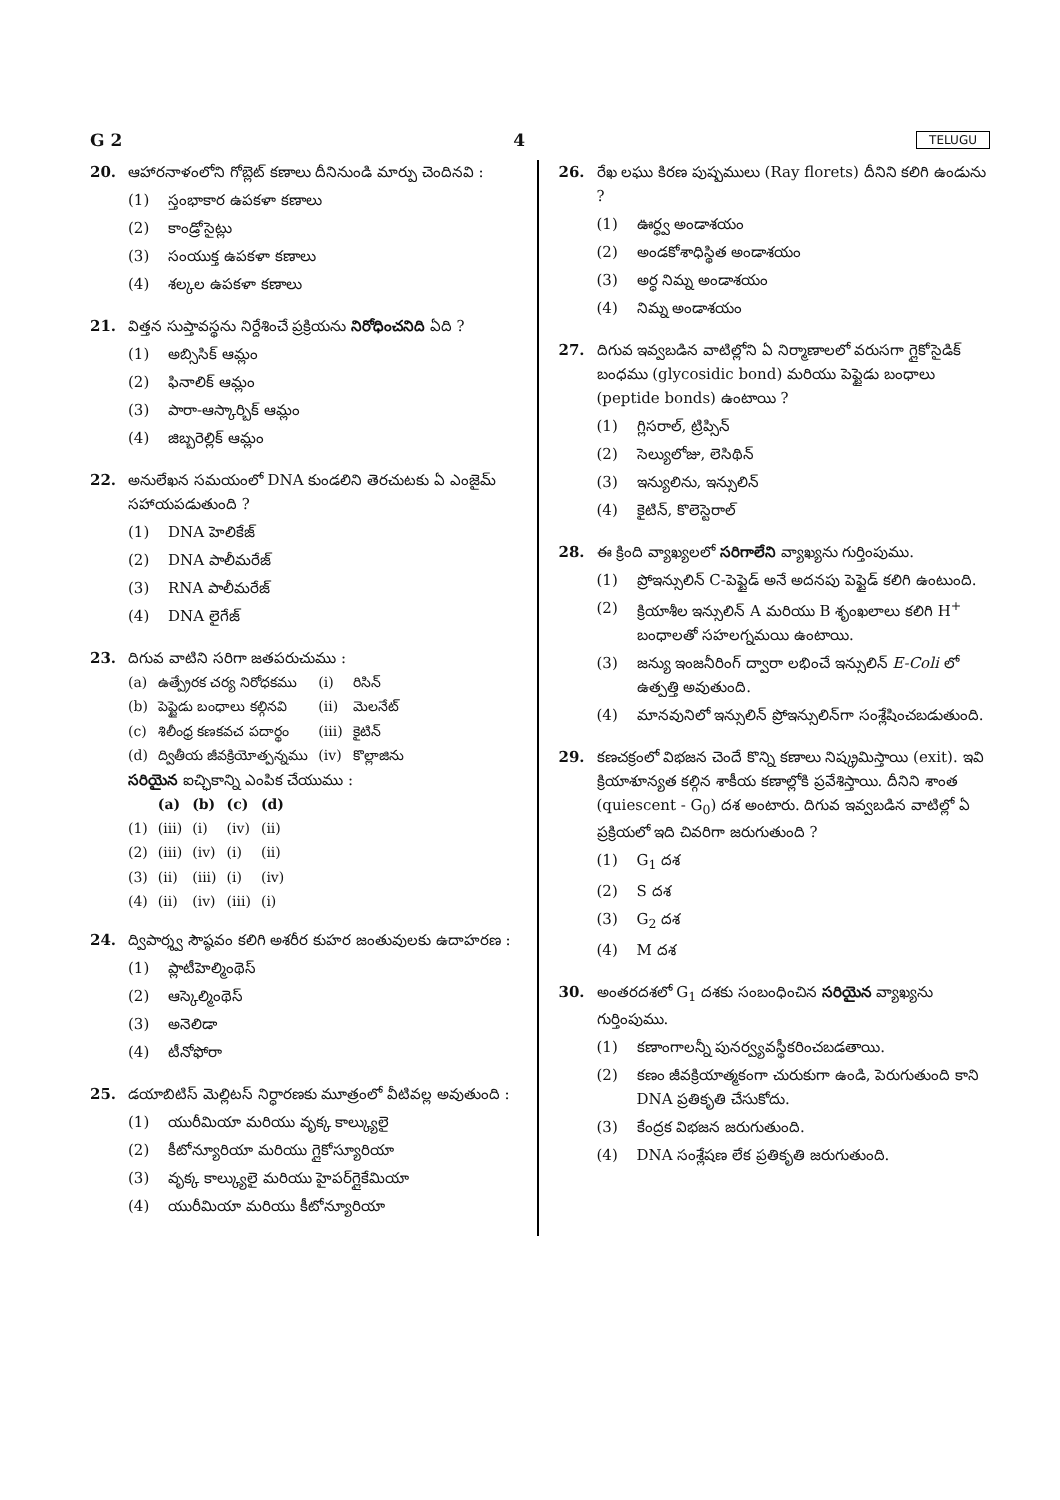G 2 4 TELUGU
20. ఆహారనాళంలోని గోబ్లెట్ కణాలు దీనినుండి మార్పు చెందినవి :
(1) స్తంభాకార ఉపకళా కణాలు
(2) కాండ్రోసైట్లు
(3) సంయుక్త ఉపకళా కణాలు
(4) శల్కల ఉపకళా కణాలు
21. విత్తన సుప్తావస్థను నిర్దేశించే ప్రక్రియను నిరోధించనిది ఏది ?
(1) అబ్సిసిక్ ఆమ్లం
(2) ఫినాలిక్ ఆమ్లం
(3) పారా-ఆస్కార్బిక్ ఆమ్లం
(4) జిబ్బరెల్లిక్ ఆమ్లం
22. అనులేఖన సమయంలో DNA కుండలిని తెరచుటకు ఏ ఎంజైమ్ సహాయపడుతుంది ?
(1) DNA హెలికేజ్
(2) DNA పాలీమరేజ్
(3) RNA పాలీమరేజ్
(4) DNA లైగేజ్
23. దిగువ వాటిని సరిగా జతపరుచుము :
| (a) | ఉత్ప్రేరక చర్య నిరోధకము | (i) | రిసిన్ |
| (b) | పెప్టైడు బంధాలు కల్గినవి | (ii) | మెలనేట్ |
| (c) | శిలీంధ్ర కణకవచ పదార్థం | (iii) | కైటిన్ |
| (d) | ద్వితీయ జీవక్రియోత్పన్నము | (iv) | కొల్లాజిను |
సరియైన ఐచ్ఛికాన్ని ఎంపిక చేయుము :
| | (a) | (b) | (c) | (d) |
| --- | --- | --- | --- | --- |
| (1) | (iii) | (i) | (iv) | (ii) |
| (2) | (iii) | (iv) | (i) | (ii) |
| (3) | (ii) | (iii) | (i) | (iv) |
| (4) | (ii) | (iv) | (iii) | (i) |
24. ద్విపార్శ్వ సౌష్ఠవం కలిగి అశరీర కుహర జంతువులకు ఉదాహరణ :
(1) ప్లాటీహెల్మింథెస్
(2) ఆస్కెల్మింథెస్
(3) అనెలిడా
(4) టీనోఫోరా
25. డయాబిటిస్ మెల్లిటస్ నిర్ధారణకు మూత్రంలో వీటివల్ల అవుతుంది :
(1) యురీమియా మరియు వృక్క కాల్క్యులై
(2) కీటోన్యూరియా మరియు గ్లైకోస్యూరియా
(3) వృక్క కాల్క్యులై మరియు హైపర్‌గ్లైకేమియా
(4) యురీమియా మరియు కీటోన్యూరియా
26. రేఖ లఘు కిరణ పుష్పములు (Ray florets) దీనిని కలిగి ఉండును ?
(1) ఊర్ధ్వ అండాశయం
(2) అండకోశాధిస్థిత అండాశయం
(3) అర్ధ నిమ్న అండాశయం
(4) నిమ్న అండాశయం
27. దిగువ ఇవ్వబడిన వాటిల్లోని ఏ నిర్మాణాలలో వరుసగా గ్లైకోసైడిక్ బంధము (glycosidic bond) మరియు పెప్టైడు బంధాలు (peptide bonds) ఉంటాయి ?
(1) గ్లిసరాల్, ట్రిప్సిన్
(2) సెల్యులోజు, లెసిథిన్
(3) ఇన్యులిను, ఇన్సులిన్
(4) కైటిన్, కొలెస్టెరాల్
28. ఈ క్రింది వ్యాఖ్యలలో సరిగాలేని వ్యాఖ్యను గుర్తింపుము.
(1) ప్రోఇన్సులిన్ C-పెప్టైడ్ అనే అదనపు పెప్టైడ్ కలిగి ఉంటుంది.
(2) క్రియాశీల ఇన్సులిన్ A మరియు B శృంఖలాలు కలిగి H<sup>+</sup> బంధాలతో సహలగ్నమయి ఉంటాయి.
(3) జన్యు ఇంజనీరింగ్ ద్వారా లభించే ఇన్సులిన్ E-Coli లో ఉత్పత్తి అవుతుంది.
(4) మానవునిలో ఇన్సులిన్ ప్రోఇన్సులిన్‌గా సంశ్లేషించబడుతుంది.
29. కణచక్రంలో విభజన చెందే కొన్ని కణాలు నిష్క్రమిస్తాయి (exit). ఇవి క్రియాశూన్యత కల్గిన శాకీయ కణాల్లోకి ప్రవేశిస్తాయి. దీనిని శాంత (quiescent - G<sub>0</sub>) దశ అంటారు. దిగువ ఇవ్వబడిన వాటిల్లో ఏ ప్రక్రియలో ఇది చివరిగా జరుగుతుంది ?
(1) G<sub>1</sub> దశ
(2) S దశ
(3) G<sub>2</sub> దశ
(4) M దశ
30. అంతరదశలో G<sub>1</sub> దశకు సంబంధించిన సరియైన వ్యాఖ్యను గుర్తింపుము.
(1) కణాంగాలన్నీ పునర్వ్యవస్థీకరించబడతాయి.
(2) కణం జీవక్రియాత్మకంగా చురుకుగా ఉండి, పెరుగుతుంది కాని DNA ప్రతికృతి చేసుకోదు.
(3) కేంద్రక విభజన జరుగుతుంది.
(4) DNA సంశ్లేషణ లేక ప్రతికృతి జరుగుతుంది.